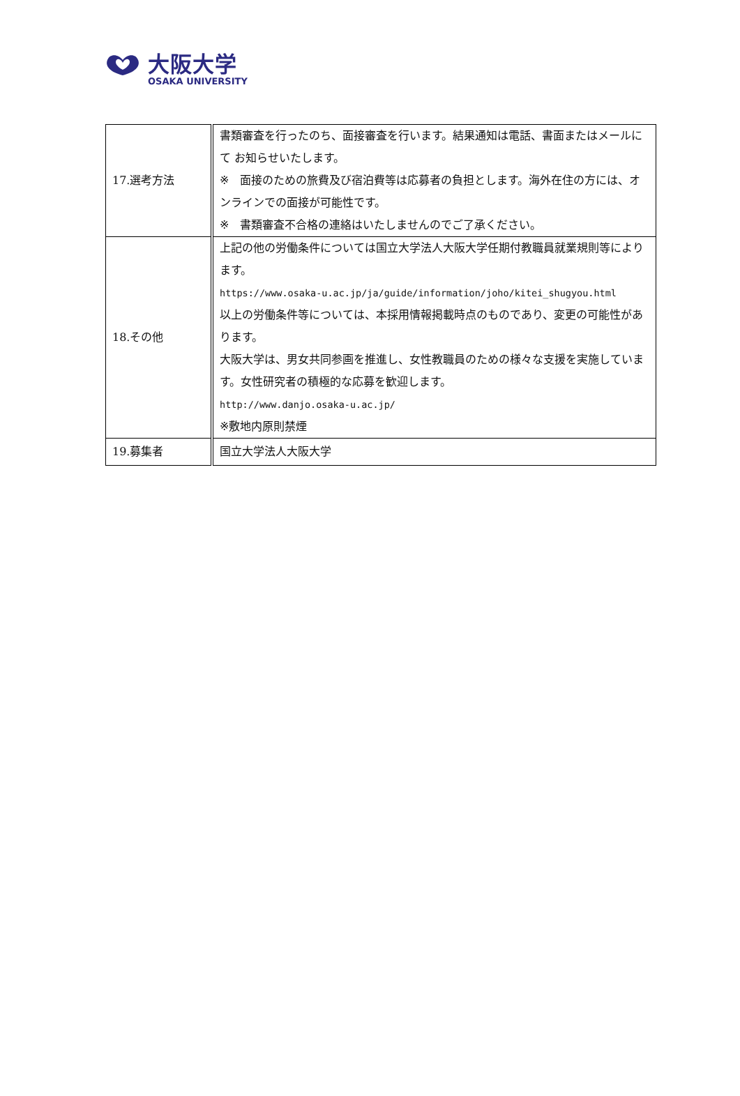大阪大学
OSAKA UNIVERSITY
| 17.選考方法 | 書類審査を行ったのち、面接審査を行います。結果通知は電話、書面またはメールにて お知らせいたします。 ※ 面接のための旅費及び宿泊費等は応募者の負担とします。海外在住の方には、オンラインでの面接が可能性です。 ※ 書類審査不合格の連絡はいたしませんのでご了承ください。 |
| 18.その他 | 上記の他の労働条件については国立大学法人大阪大学任期付教職員就業規則等によります。 https://www.osaka-u.ac.jp/ja/guide/information/joho/kitei_shugyou.html 以上の労働条件等については、本採用情報掲載時点のものであり、変更の可能性があります。 大阪大学は、男女共同参画を推進し、女性教職員のための様々な支援を実施しています。女性研究者の積極的な応募を歓迎します。 http://www.danjo.osaka-u.ac.jp/ ※敷地内原則禁煙 |
| 19.募集者 | 国立大学法人大阪大学 |